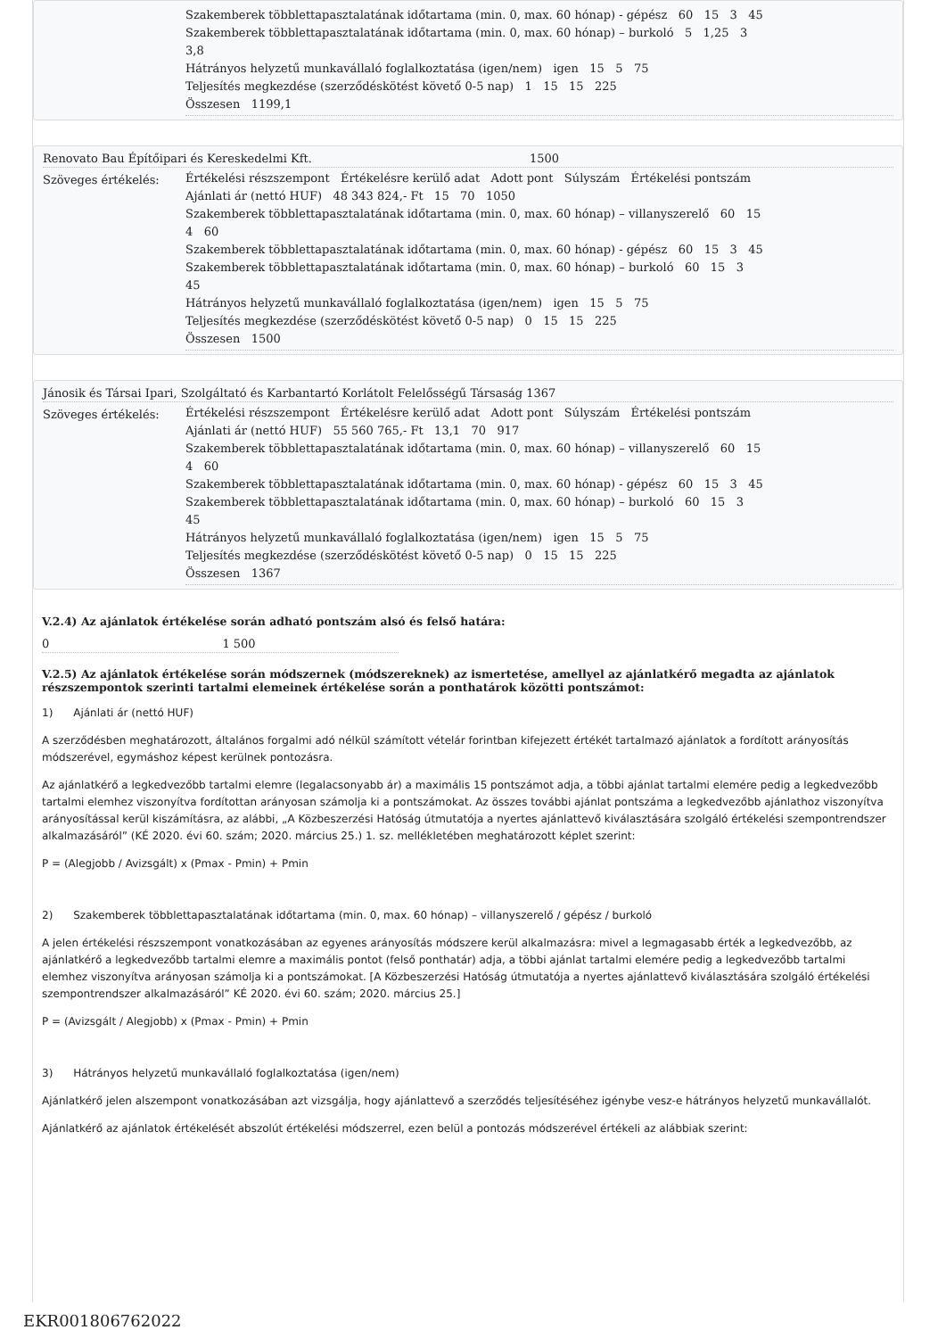Szakemberek többlettapasztalatának időtartama (min. 0, max. 60 hónap) - gépész 60 15 3 45
Szakemberek többlettapasztalatának időtartama (min. 0, max. 60 hónap) – burkoló 5 1,25 3
3,8
Hátrányos helyzetű munkavállaló foglalkoztatása (igen/nem) igen 15 5 75
Teljesítés megkezdése (szerződéskötést követő 0-5 nap) 1 15 15 225
Összesen 1199,1
Renovato Bau Építőipari és Kereskedelmi Kft. 1500
Szöveges értékelés:
Értékelési részszempont Értékelésre kerülő adat Adott pont Súlyszám Értékelési pontszám
Ajánlati ár (nettó HUF) 48 343 824,- Ft 15 70 1050
Szakemberek többlettapasztalatának időtartama (min. 0, max. 60 hónap) – villanyszerelő 60 15
4 60
Szakemberek többlettapasztalatának időtartama (min. 0, max. 60 hónap) - gépész 60 15 3 45
Szakemberek többlettapasztalatának időtartama (min. 0, max. 60 hónap) – burkoló 60 15 3
45
Hátrányos helyzetű munkavállaló foglalkoztatása (igen/nem) igen 15 5 75
Teljesítés megkezdése (szerződéskötést követő 0-5 nap) 0 15 15 225
Összesen 1500
Jánosik és Társai Ipari, Szolgáltató és Karbantartó Korlátolt Felelősségű Társaság 1367
Szöveges értékelés:
Értékelési részszempont Értékelésre kerülő adat Adott pont Súlyszám Értékelési pontszám
Ajánlati ár (nettó HUF) 55 560 765,- Ft 13,1 70 917
Szakemberek többlettapasztalatának időtartama (min. 0, max. 60 hónap) – villanyszerelő 60 15
4 60
Szakemberek többlettapasztalatának időtartama (min. 0, max. 60 hónap) - gépész 60 15 3 45
Szakemberek többlettapasztalatának időtartama (min. 0, max. 60 hónap) – burkoló 60 15 3
45
Hátrányos helyzetű munkavállaló foglalkoztatása (igen/nem) igen 15 5 75
Teljesítés megkezdése (szerződéskötést követő 0-5 nap) 0 15 15 225
Összesen 1367
V.2.4) Az ajánlatok értékelése során adható pontszám alsó és felső határa:
0 1 500
V.2.5) Az ajánlatok értékelése során módszernek (módszereknek) az ismertetése, amellyel az ajánlatkérő megadta az ajánlatok részszempontok szerinti tartalmi elemeinek értékelése során a ponthatárok közötti pontszámot:
1) Ajánlati ár (nettó HUF)
A szerződésben meghatározott, általános forgalmi adó nélkül számított vételár forintban kifejezett értékét tartalmazó ajánlatok a fordított arányosítás módszerével, egymáshoz képest kerülnek pontozásra.
Az ajánlatkérő a legkedvezőbb tartalmi elemre (legalacsonyabb ár) a maximális 15 pontszámot adja, a többi ajánlat tartalmi elemére pedig a legkedvezőbb tartalmi elemhez viszonyítva fordítottan arányosan számolja ki a pontszámokat. Az összes további ajánlat pontszáma a legkedvezőbb ajánlathoz viszonyítva arányosítással kerül kiszámításra, az alábbi, „A Közbeszerzési Hatóság útmutatója a nyertes ajánlattevő kiválasztására szolgáló értékelési szempontrendszer alkalmazásáról” (KÉ 2020. évi 60. szám; 2020. március 25.) 1. sz. mellékletében meghatározott képlet szerint:
P = (Alegjobb / Avizsgált) x (Pmax - Pmin) + Pmin
2) Szakemberek többlettapasztalatának időtartama (min. 0, max. 60 hónap) – villanyszerelő / gépész / burkoló
A jelen értékelési részszempont vonatkozásában az egyenes arányosítás módszere kerül alkalmazásra: mivel a legmagasabb érték a legkedvezőbb, az ajánlatkérő a legkedvezőbb tartalmi elemre a maximális pontot (felső ponthatár) adja, a többi ajánlat tartalmi elemére pedig a legkedvezőbb tartalmi elemhez viszonyítva arányosan számolja ki a pontszámokat. [A Közbeszerzési Hatóság útmutatója a nyertes ajánlattevő kiválasztására szolgáló értékelési szempontrendszer alkalmazásáról” KÉ 2020. évi 60. szám; 2020. március 25.]
P = (Avizsgált / Alegjobb) x (Pmax - Pmin) + Pmin
3) Hátrányos helyzetű munkavállaló foglalkoztatása (igen/nem)
Ajánlatkérő jelen alszempont vonatkozásában azt vizsgálja, hogy ajánlattevő a szerződés teljesítéséhez igénybe vesz-e hátrányos helyzetű munkavállalót.
Ajánlatkérő az ajánlatok értékelését abszolút értékelési módszerrel, ezen belül a pontozás módszerével értékeli az alábbiak szerint:
EKR001806762022